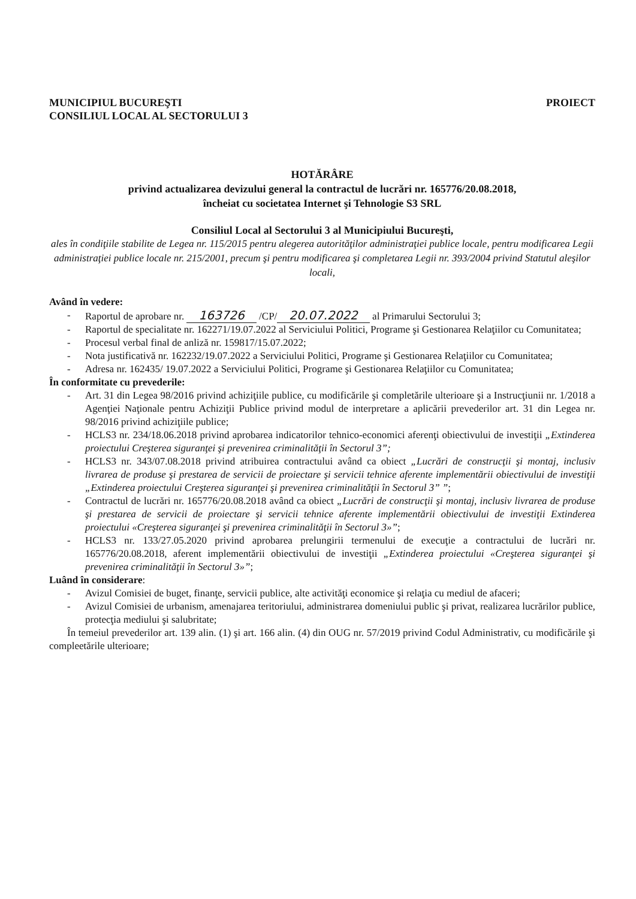MUNICIPIUL BUCUREŞTI
CONSILIUL LOCAL AL SECTORULUI 3
PROIECT
HOTĂRÂRE
privind actualizarea devizului general la contractul de lucrări nr. 165776/20.08.2018,
încheiat cu societatea Internet şi Tehnologie S3 SRL
Consiliul Local al Sectorului 3 al Municipiului Bucureşti,
ales în condiţiile stabilite de Legea nr. 115/2015 pentru alegerea autorităţilor administraţiei publice locale, pentru modificarea Legii administraţiei publice locale nr. 215/2001, precum şi pentru modificarea şi completarea Legii nr. 393/2004 privind Statutul aleşilor locali,
Având în vedere:
- Raportul de aprobare nr. 163726 /CP/ 20.07.2022 al Primarului Sectorului 3;
- Raportul de specialitate nr. 162271/19.07.2022 al Serviciului Politici, Programe şi Gestionarea Relaţiilor cu Comunitatea;
- Procesul verbal final de anliză nr. 159817/15.07.2022;
- Nota justificativă nr. 162232/19.07.2022 a Serviciului Politici, Programe şi Gestionarea Relaţiilor cu Comunitatea;
- Adresa nr. 162435/ 19.07.2022 a Serviciului Politici, Programe şi Gestionarea Relaţiilor cu Comunitatea;
În conformitate cu prevederile:
- Art. 31 din Legea 98/2016 privind achiziţiile publice, cu modificările şi completările ulterioare şi a Instrucţiunii nr. 1/2018 a Agenţiei Naţionale pentru Achiziţii Publice privind modul de interpretare a aplicării prevederilor art. 31 din Legea nr. 98/2016 privind achiziţiile publice;
- HCLS3 nr. 234/18.06.2018 privind aprobarea indicatorilor tehnico-economici aferenţi obiectivului de investiţii „Extinderea proiectului Creşterea siguranţei şi prevenirea criminalităţii în Sectorul 3”;
- HCLS3 nr. 343/07.08.2018 privind atribuirea contractului având ca obiect „Lucrări de construcţii şi montaj, inclusiv livrarea de produse şi prestarea de servicii de proiectare şi servicii tehnice aferente implementării obiectivului de investiţii „Extinderea proiectului Creşterea siguranţei şi prevenirea criminalităţii în Sectorul 3” ”;
- Contractul de lucrări nr. 165776/20.08.2018 având ca obiect „Lucrări de construcţii şi montaj, inclusiv livrarea de produse şi prestarea de servicii de proiectare şi servicii tehnice aferente implementării obiectivului de investiţii Extinderea proiectului «Creşterea siguranţei şi prevenirea criminalităţii în Sectorul 3»”;
- HCLS3 nr. 133/27.05.2020 privind aprobarea prelungirii termenului de execuţie a contractului de lucrări nr. 165776/20.08.2018, aferent implementării obiectivului de investiţii „Extinderea proiectului «Creşterea siguranţei şi prevenirea criminalităţii în Sectorul 3»”;
Luând în considerare:
- Avizul Comisiei de buget, finanţe, servicii publice, alte activităţi economice şi relaţia cu mediul de afaceri;
- Avizul Comisiei de urbanism, amenajarea teritoriului, administrarea domeniului public şi privat, realizarea lucrărilor publice, protecţia mediului şi salubritate;
În temeiul prevederilor art. 139 alin. (1) şi art. 166 alin. (4) din OUG nr. 57/2019 privind Codul Administrativ, cu modificările şi compleetările ulterioare;